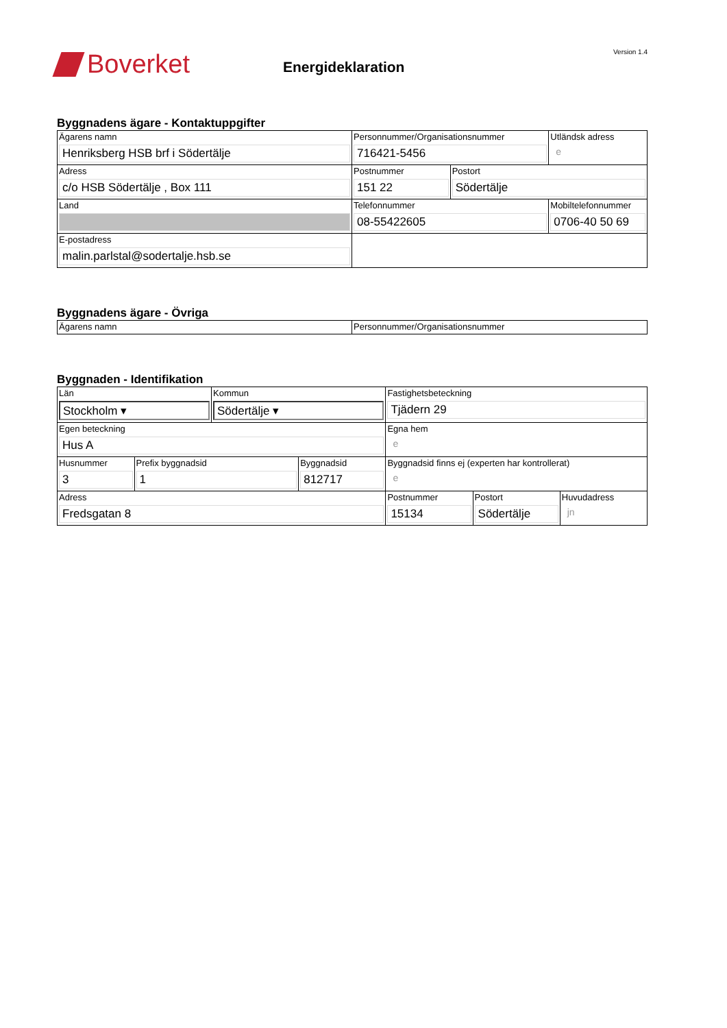Boverket
Energideklaration
Version 1.4
Byggnadens ägare - Kontaktuppgifter
| Ägarens namn Henriksberg HSB brf i Södertälje | Personnummer/Organisationsnummer 716421-5456 | | Utländsk adress e |
| Adress c/o HSB Södertälje , Box 111 | Postnummer 151 22 | Postort Södertälje | |
| Land | Telefonnummer 08-55422605 | | Mobiltelefonnummer 0706-40 50 69 |
| E-postadress malin.parlstal@sodertalje.hsb.se | | | |
Byggnadens ägare - Övriga
| Ägarens namn | Personnummer/Organisationsnummer |
Byggnaden - Identifikation
| Län Stockholm ▾ | | Kommun Södertälje ▾ | | Fastighetsbeteckning Tjädern 29 | | |
| Egen beteckning Hus A | | | | Egna hem e | | |
| Husnummer 3 | Prefix byggnadsid 1 | | Byggnadsid 812717 | Byggnadsid finns ej (experten har kontrollerat) e | | |
| Adress Fredsgatan 8 | | | | Postnummer 15134 | Postort Södertälje | Huvudadress jn |